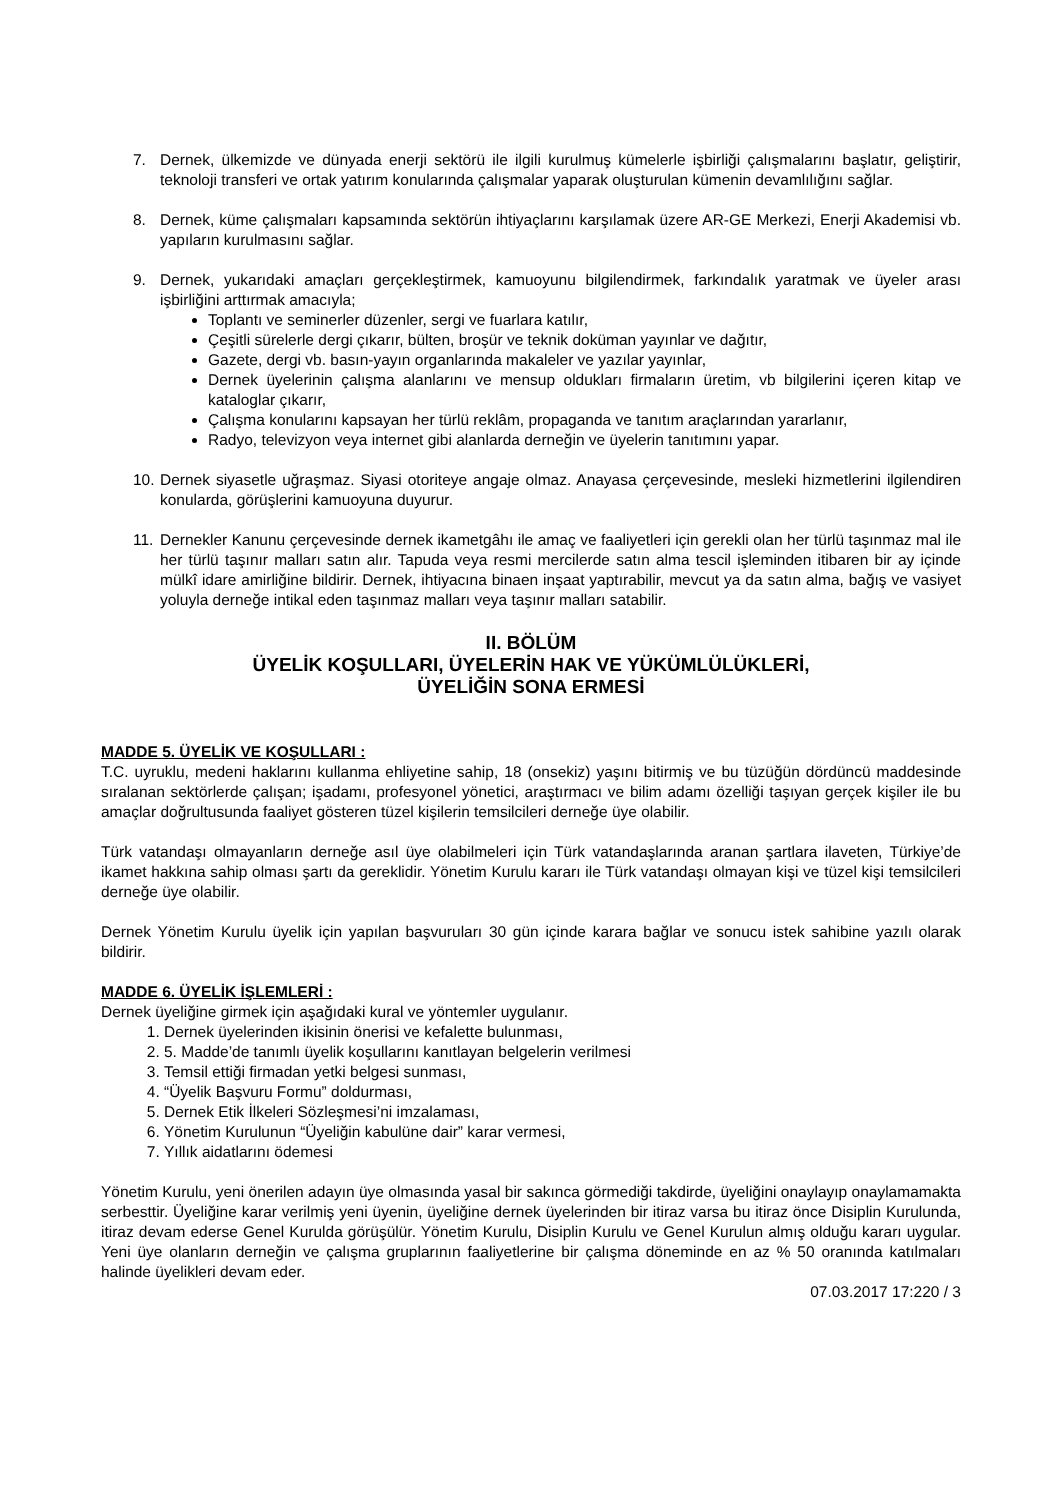7. Dernek, ülkemizde ve dünyada enerji sektörü ile ilgili kurulmuş kümelerle işbirliği çalışmalarını başlatır, geliştirir, teknoloji transferi ve ortak yatırım konularında çalışmalar yaparak oluşturulan kümenin devamlılığını sağlar.
8. Dernek, küme çalışmaları kapsamında sektörün ihtiyaçlarını karşılamak üzere AR-GE Merkezi, Enerji Akademisi vb. yapıların kurulmasını sağlar.
9. Dernek, yukarıdaki amaçları gerçekleştirmek, kamuoyunu bilgilendirmek, farkındalık yaratmak ve üyeler arası işbirliğini arttırmak amacıyla;
Toplantı ve seminerler düzenler, sergi ve fuarlara katılır,
Çeşitli sürelerle dergi çıkarır, bülten, broşür ve teknik doküman yayınlar ve dağıtır,
Gazete, dergi vb. basın-yayın organlarında makaleler ve yazılar yayınlar,
Dernek üyelerinin çalışma alanlarını ve mensup oldukları firmaların üretim, vb bilgilerini içeren kitap ve kataloglar çıkarır,
Çalışma konularını kapsayan her türlü reklâm, propaganda ve tanıtım araçlarından yararlanır,
Radyo, televizyon veya internet gibi alanlarda derneğin ve üyelerin tanıtımını yapar.
10. Dernek siyasetle uğraşmaz. Siyasi otoriteye angaje olmaz. Anayasa çerçevesinde, mesleki hizmetlerini ilgilendiren konularda, görüşlerini kamuoyuna duyurur.
11. Dernekler Kanunu çerçevesinde dernek ikametgâhı ile amaç ve faaliyetleri için gerekli olan her türlü taşınmaz mal ile her türlü taşınır malları satın alır. Tapuda veya resmi mercilerde satın alma tescil işleminden itibaren bir ay içinde mülkî idare amirliğine bildirir. Dernek, ihtiyacına binaen inşaat yaptırabilir, mevcut ya da satın alma, bağış ve vasiyet yoluyla derneğe intikal eden taşınmaz malları veya taşınır malları satabilir.
II. BÖLÜM
ÜYELİK KOŞULLARI, ÜYELERİN HAK VE YÜKÜMLÜLÜKLERİ,
ÜYELİĞİN SONA ERMESİ
MADDE 5. ÜYELİK VE KOŞULLARI :
T.C. uyruklu, medeni haklarını kullanma ehliyetine sahip, 18 (onsekiz) yaşını bitirmiş ve bu tüzüğün dördüncü maddesinde sıralanan sektörlerde çalışan; işadamı, profesyonel yönetici, araştırmacı ve bilim adamı özelliği taşıyan gerçek kişiler ile bu amaçlar doğrultusunda faaliyet gösteren tüzel kişilerin temsilcileri derneğe üye olabilir.
Türk vatandaşı olmayanların derneğe asıl üye olabilmeleri için Türk vatandaşlarında aranan şartlara ilaveten, Türkiye’de ikamet hakkına sahip olması şartı da gereklidir. Yönetim Kurulu kararı ile Türk vatandaşı olmayan kişi ve tüzel kişi temsilcileri derneğe üye olabilir.
Dernek Yönetim Kurulu üyelik için yapılan başvuruları 30 gün içinde karara bağlar ve sonucu istek sahibine yazılı olarak bildirir.
MADDE 6. ÜYELİK İŞLEMLERİ :
Dernek üyeliğine girmek için aşağıdaki kural ve yöntemler uygulanır.
1. Dernek üyelerinden ikisinin önerisi ve kefalette bulunması,
2. 5. Madde’de tanımlı üyelik koşullarını kanıtlayan belgelerin verilmesi
3. Temsil ettiği firmadan yetki belgesi sunması,
4. “Üyelik Başvuru Formu” doldurması,
5. Dernek Etik İlkeleri Sözleşmesi’ni imzalaması,
6. Yönetim Kurulunun “Üyeliğin kabulüne dair” karar vermesi,
7. Yıllık aidatlarını ödemesi
Yönetim Kurulu, yeni önerilen adayın üye olmasında yasal bir sakınca görmediği takdirde, üyeliğini onaylayıp onaylamamakta serbesttir. Üyeliğine karar verilmiş yeni üyenin, üyeliğine dernek üyelerinden bir itiraz varsa bu itiraz önce Disiplin Kurulunda, itiraz devam ederse Genel Kurulda görüşülür. Yönetim Kurulu, Disiplin Kurulu ve Genel Kurulun almış olduğu kararı uygular. Yeni üye olanların derneğin ve çalışma gruplarının faaliyetlerine bir çalışma döneminde en az % 50 oranında katılmaları halinde üyelikleri devam eder.
07.03.2017 17:220 / 3